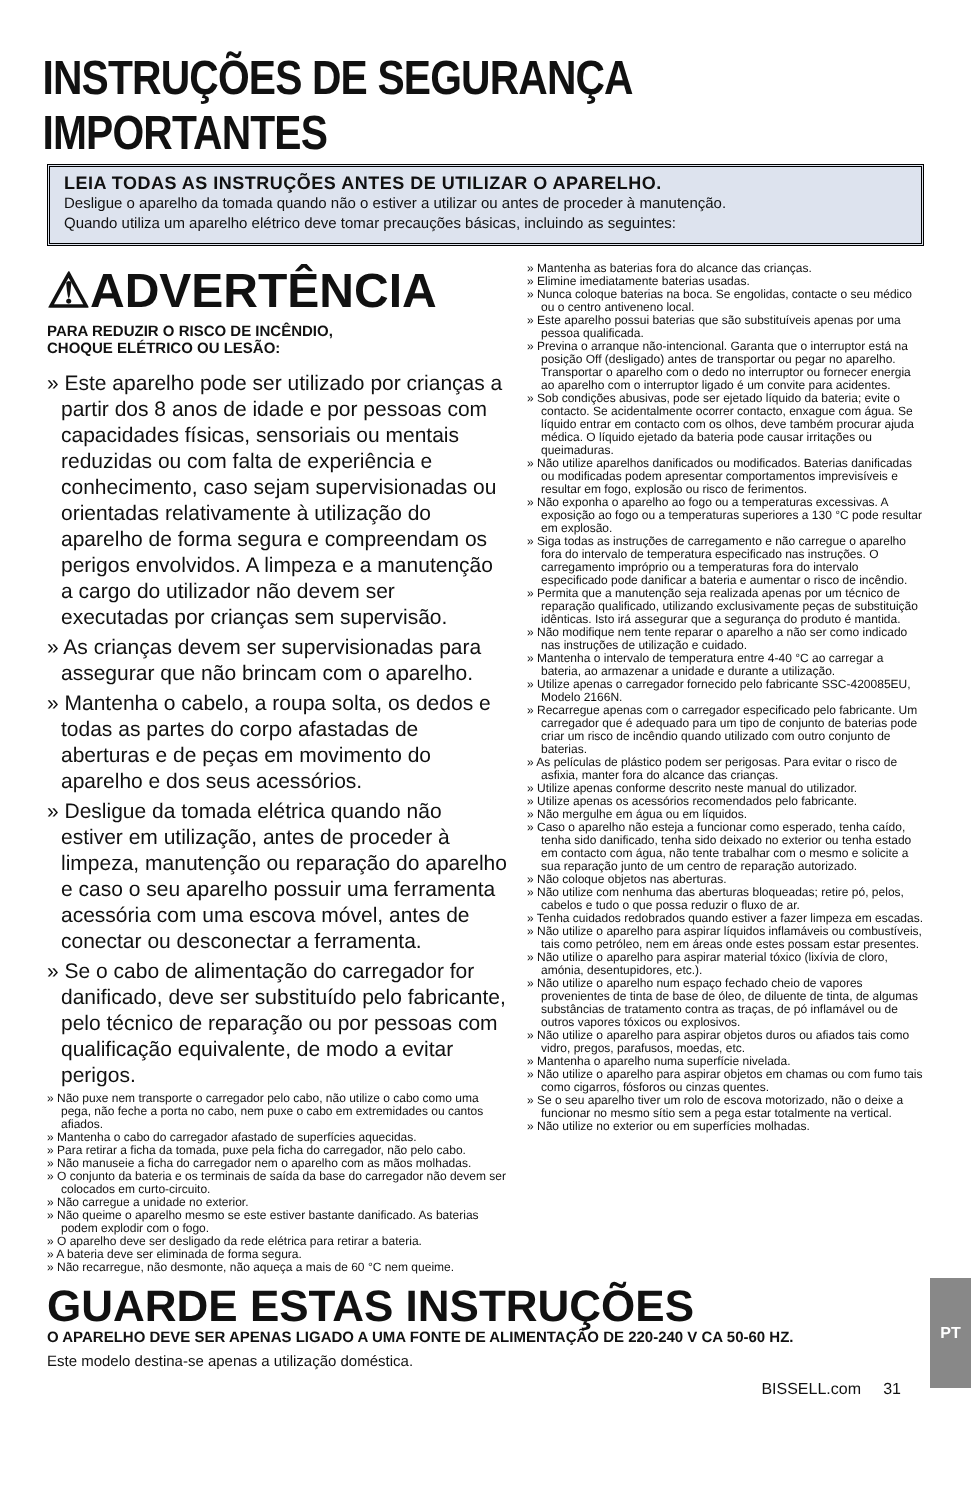INSTRUÇÕES DE SEGURANÇA IMPORTANTES
LEIA TODAS AS INSTRUÇÕES ANTES DE UTILIZAR O APARELHO.
Desligue o aparelho da tomada quando não o estiver a utilizar ou antes de proceder à manutenção.
Quando utiliza um aparelho elétrico deve tomar precauções básicas, incluindo as seguintes:
⚠ADVERTÊNCIA
PARA REDUZIR O RISCO DE INCÊNDIO,
CHOQUE ELÉTRICO OU LESÃO:
» Este aparelho pode ser utilizado por crianças a partir dos 8 anos de idade e por pessoas com capacidades físicas, sensoriais ou mentais reduzidas ou com falta de experiência e conhecimento, caso sejam supervisionadas ou orientadas relativamente à utilização do aparelho de forma segura e compreendam os perigos envolvidos. A limpeza e a manutenção a cargo do utilizador não devem ser executadas por crianças sem supervisão.
» As crianças devem ser supervisionadas para assegurar que não brincam com o aparelho.
» Mantenha o cabelo, a roupa solta, os dedos e todas as partes do corpo afastadas de aberturas e de peças em movimento do aparelho e dos seus acessórios.
» Desligue da tomada elétrica quando não estiver em utilização, antes de proceder à limpeza, manutenção ou reparação do aparelho e caso o seu aparelho possuir uma ferramenta acessória com uma escova móvel, antes de conectar ou desconectar a ferramenta.
» Se o cabo de alimentação do carregador for danificado, deve ser substituído pelo fabricante, pelo técnico de reparação ou por pessoas com qualificação equivalente, de modo a evitar perigos.
» Não puxe nem transporte o carregador pelo cabo, não utilize o cabo como uma pega, não feche a porta no cabo, nem puxe o cabo em extremidades ou cantos afiados.
» Mantenha o cabo do carregador afastado de superfícies aquecidas.
» Para retirar a ficha da tomada, puxe pela ficha do carregador, não pelo cabo.
» Não manuseie a ficha do carregador nem o aparelho com as mãos molhadas.
» O conjunto da bateria e os terminais de saída da base do carregador não devem ser colocados em curto-circuito.
» Não carregue a unidade no exterior.
» Não queime o aparelho mesmo se este estiver bastante danificado. As baterias podem explodir com o fogo.
» O aparelho deve ser desligado da rede elétrica para retirar a bateria.
» A bateria deve ser eliminada de forma segura.
» Não recarregue, não desmonte, não aqueça a mais de 60 °C nem queime.
» Mantenha as baterias fora do alcance das crianças.
» Elimine imediatamente baterias usadas.
» Nunca coloque baterias na boca. Se engolidas, contacte o seu médico ou o centro antiveneno local.
» Este aparelho possui baterias que são substituíveis apenas por uma pessoa qualificada.
» Previna o arranque não-intencional. Garanta que o interruptor está na posição Off (desligado) antes de transportar ou pegar no aparelho. Transportar o aparelho com o dedo no interruptor ou fornecer energia ao aparelho com o interruptor ligado é um convite para acidentes.
» Sob condições abusivas, pode ser ejetado líquido da bateria; evite o contacto. Se acidentalmente ocorrer contacto, enxague com água. Se líquido entrar em contacto com os olhos, deve também procurar ajuda médica. O líquido ejetado da bateria pode causar irritações ou queimaduras.
» Não utilize aparelhos danificados ou modificados. Baterias danificadas ou modificadas podem apresentar comportamentos imprevisíveis e resultar em fogo, explosão ou risco de ferimentos.
» Não exponha o aparelho ao fogo ou a temperaturas excessivas. A exposição ao fogo ou a temperaturas superiores a 130 °C pode resultar em explosão.
» Siga todas as instruções de carregamento e não carregue o aparelho fora do intervalo de temperatura especificado nas instruções. O carregamento impróprio ou a temperaturas fora do intervalo especificado pode danificar a bateria e aumentar o risco de incêndio.
» Permita que a manutenção seja realizada apenas por um técnico de reparação qualificado, utilizando exclusivamente peças de substituição idênticas. Isto irá assegurar que a segurança do produto é mantida.
» Não modifique nem tente reparar o aparelho a não ser como indicado nas instruções de utilização e cuidado.
» Mantenha o intervalo de temperatura entre 4-40 °C ao carregar a bateria, ao armazenar a unidade e durante a utilização.
» Utilize apenas o carregador fornecido pelo fabricante SSC-420085EU, Modelo 2166N.
» Recarregue apenas com o carregador especificado pelo fabricante. Um carregador que é adequado para um tipo de conjunto de baterias pode criar um risco de incêndio quando utilizado com outro conjunto de baterias.
» As películas de plástico podem ser perigosas. Para evitar o risco de asfixia, manter fora do alcance das crianças.
» Utilize apenas conforme descrito neste manual do utilizador.
» Utilize apenas os acessórios recomendados pelo fabricante.
» Não mergulhe em água ou em líquidos.
» Caso o aparelho não esteja a funcionar como esperado, tenha caído, tenha sido danificado, tenha sido deixado no exterior ou tenha estado em contacto com água, não tente trabalhar com o mesmo e solicite a sua reparação junto de um centro de reparação autorizado.
» Não coloque objetos nas aberturas.
» Não utilize com nenhuma das aberturas bloqueadas; retire pó, pelos, cabelos e tudo o que possa reduzir o fluxo de ar.
» Tenha cuidados redobrados quando estiver a fazer limpeza em escadas.
» Não utilize o aparelho para aspirar líquidos inflamáveis ou combustíveis, tais como petróleo, nem em áreas onde estes possam estar presentes.
» Não utilize o aparelho para aspirar material tóxico (lixívia de cloro, amónia, desentupidores, etc.).
» Não utilize o aparelho num espaço fechado cheio de vapores provenientes de tinta de base de óleo, de diluente de tinta, de algumas substâncias de tratamento contra as traças, de pó inflamável ou de outros vapores tóxicos ou explosivos.
» Não utilize o aparelho para aspirar objetos duros ou afiados tais como vidro, pregos, parafusos, moedas, etc.
» Mantenha o aparelho numa superfície nivelada.
» Não utilize o aparelho para aspirar objetos em chamas ou com fumo tais como cigarros, fósforos ou cinzas quentes.
» Se o seu aparelho tiver um rolo de escova motorizado, não o deixe a funcionar no mesmo sítio sem a pega estar totalmente na vertical.
» Não utilize no exterior ou em superfícies molhadas.
GUARDE ESTAS INSTRUÇÕES
O APARELHO DEVE SER APENAS LIGADO A UMA FONTE DE ALIMENTAÇÃO DE 220-240 V CA 50-60 HZ.
Este modelo destina-se apenas a utilização doméstica.
PT
BISSELL.com 31